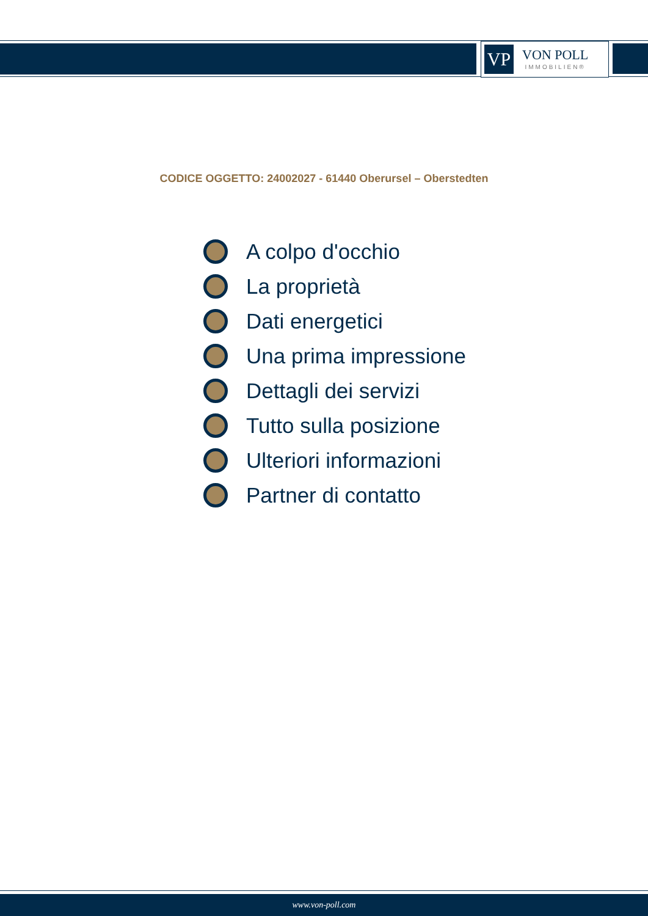VP
VON POLL
IMMOBILIEN®
CODICE OGGETTO: 24002027 - 61440 Oberursel – Oberstedten
A colpo d'occhio
La proprietà
Dati energetici
Una prima impressione
Dettagli dei servizi
Tutto sulla posizione
Ulteriori informazioni
Partner di contatto
www.von-poll.com